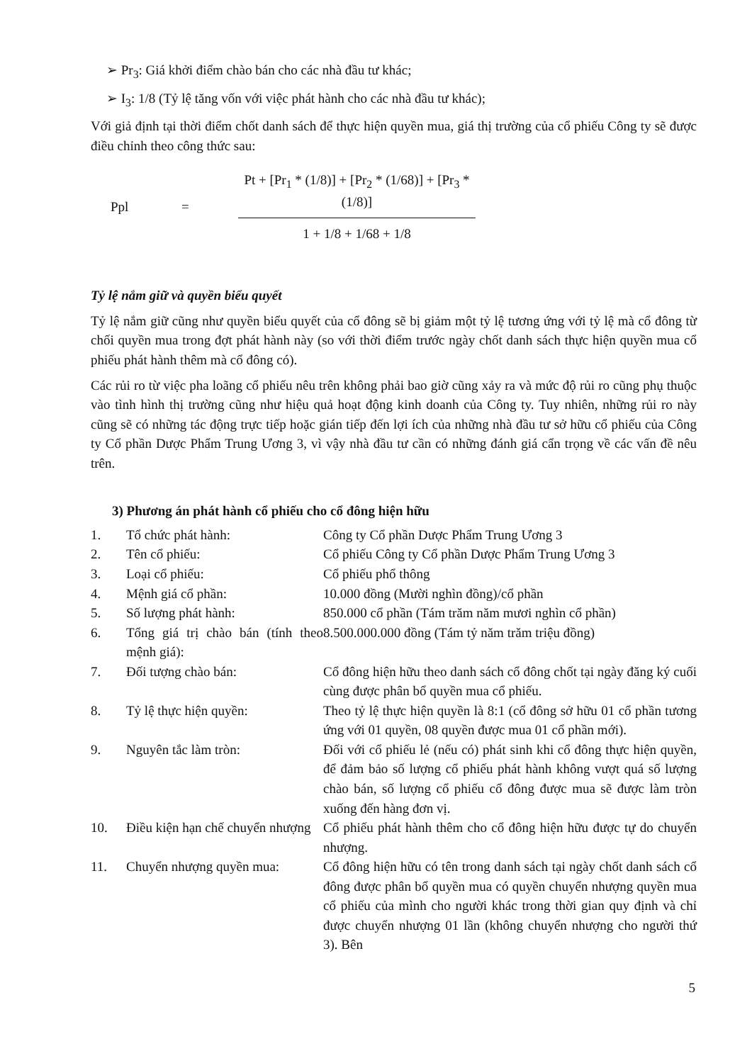➢ Pr<sub>3</sub>: Giá khởi điểm chào bán cho các nhà đầu tư khác;
➢ I<sub>3</sub>: 1/8 (Tỷ lệ tăng vốn với việc phát hành cho các nhà đầu tư khác);
Với giả định tại thời điểm chốt danh sách để thực hiện quyền mua, giá thị trường của cổ phiếu Công ty sẽ được điều chỉnh theo công thức sau:
Ppl =
Pt + [Pr<sub>1</sub> * (1/8)] + [Pr<sub>2</sub> * (1/68)] + [Pr<sub>3</sub> * (1/8)]
1 + 1/8 + 1/68 + 1/8
Tỷ lệ nắm giữ và quyền biểu quyết
Tỷ lệ nắm giữ cũng như quyền biểu quyết của cổ đông sẽ bị giảm một tỷ lệ tương ứng với tỷ lệ mà cổ đông từ chối quyền mua trong đợt phát hành này (so với thời điểm trước ngày chốt danh sách thực hiện quyền mua cổ phiếu phát hành thêm mà cổ đông có).
Các rủi ro từ việc pha loãng cổ phiếu nêu trên không phải bao giờ cũng xảy ra và mức độ rủi ro cũng phụ thuộc vào tình hình thị trường cũng như hiệu quả hoạt động kinh doanh của Công ty. Tuy nhiên, những rủi ro này cũng sẽ có những tác động trực tiếp hoặc gián tiếp đến lợi ích của những nhà đầu tư sở hữu cổ phiếu của Công ty Cổ phần Dược Phẩm Trung Ương 3, vì vậy nhà đầu tư cần có những đánh giá cẩn trọng về các vấn đề nêu trên.
3) Phương án phát hành cổ phiếu cho cổ đông hiện hữu
| 1. | Tổ chức phát hành: | Công ty Cổ phần Dược Phẩm Trung Ương 3 |
| 2. | Tên cổ phiếu: | Cổ phiếu Công ty Cổ phần Dược Phẩm Trung Ương 3 |
| 3. | Loại cổ phiếu: | Cổ phiếu phổ thông |
| 4. | Mệnh giá cổ phần: | 10.000 đồng (Mười nghìn đồng)/cổ phần |
| 5. | Số lượng phát hành: | 850.000 cổ phần (Tám trăm năm mươi nghìn cổ phần) |
| 6. | Tổng giá trị chào bán (tính theo mệnh giá): | 8.500.000.000 đồng (Tám tỷ năm trăm triệu đồng) |
| 7. | Đối tượng chào bán: | Cổ đông hiện hữu theo danh sách cổ đông chốt tại ngày đăng ký cuối cùng được phân bổ quyền mua cổ phiếu. |
| 8. | Tỷ lệ thực hiện quyền: | Theo tỷ lệ thực hiện quyền là 8:1 (cổ đông sở hữu 01 cổ phần tương ứng với 01 quyền, 08 quyền được mua 01 cổ phần mới). |
| 9. | Nguyên tắc làm tròn: | Đối với cổ phiếu lẻ (nếu có) phát sinh khi cổ đông thực hiện quyền, để đảm bảo số lượng cổ phiếu phát hành không vượt quá số lượng chào bán, số lượng cổ phiếu cổ đông được mua sẽ được làm tròn xuống đến hàng đơn vị. |
| 10. | Điều kiện hạn chế chuyển nhượng | Cổ phiếu phát hành thêm cho cổ đông hiện hữu được tự do chuyển nhượng. |
| 11. | Chuyển nhượng quyền mua: | Cổ đông hiện hữu có tên trong danh sách tại ngày chốt danh sách cổ đông được phân bổ quyền mua có quyền chuyển nhượng quyền mua cổ phiếu của mình cho người khác trong thời gian quy định và chỉ được chuyển nhượng 01 lần (không chuyển nhượng cho người thứ 3). Bên |
5